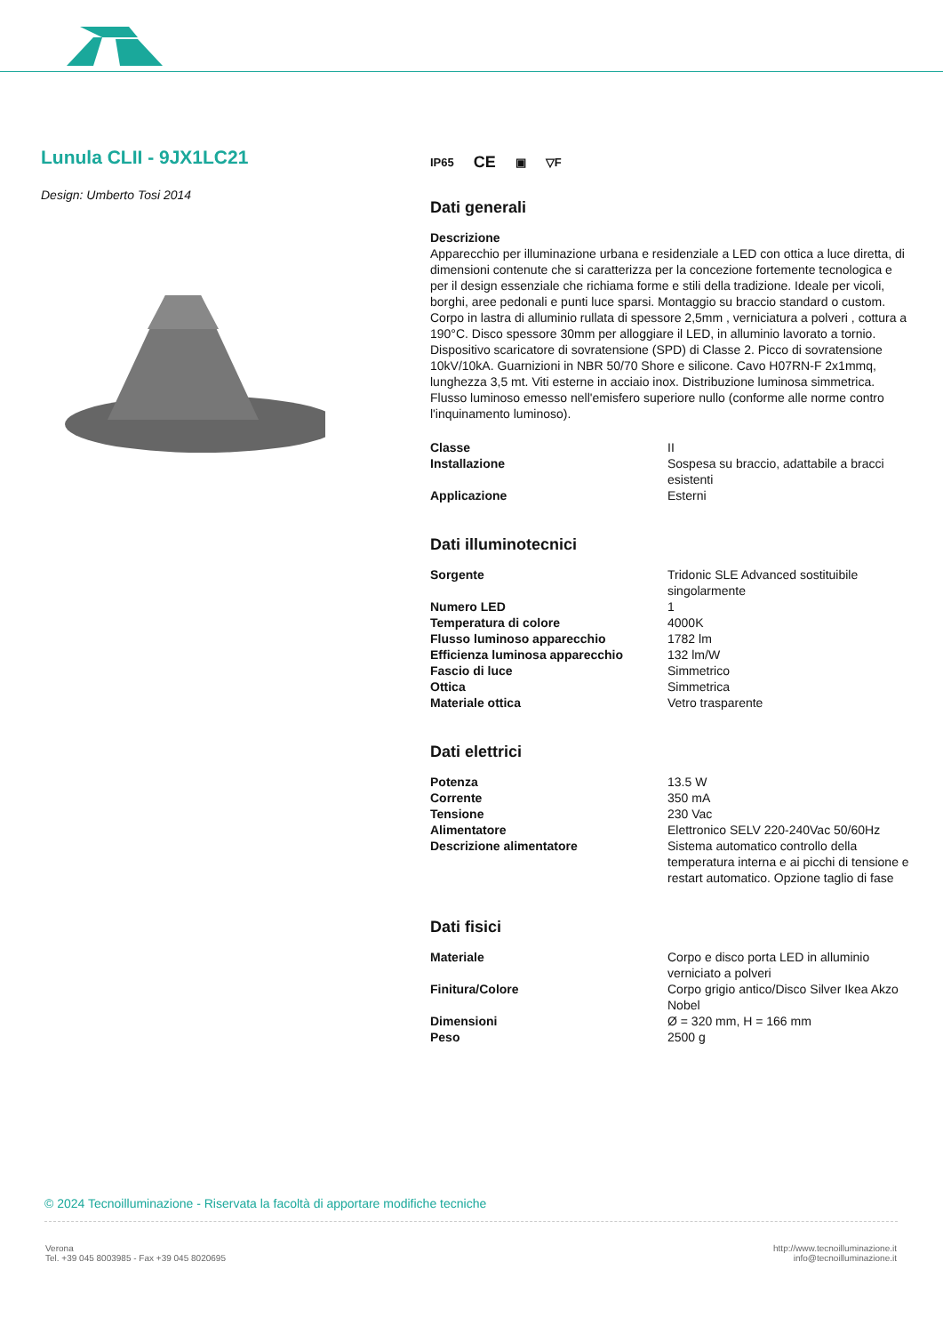Lunula CLII - 9JX1LC21
Design: Umberto Tosi 2014
IP65 CE ▣ ▽F
Dati generali
Descrizione
Apparecchio per illuminazione urbana e residenziale a LED con ottica a luce diretta, di dimensioni contenute che si caratterizza per la concezione fortemente tecnologica e per il design essenziale che richiama forme e stili della tradizione. Ideale per vicoli, borghi, aree pedonali e punti luce sparsi. Montaggio su braccio standard o custom. Corpo in lastra di alluminio rullata di spessore 2,5mm , verniciatura a polveri , cottura a 190°C. Disco spessore 30mm per alloggiare il LED, in alluminio lavorato a tornio. Dispositivo scaricatore di sovratensione (SPD) di Classe 2. Picco di sovratensione 10kV/10kA. Guarnizioni in NBR 50/70 Shore e silicone. Cavo H07RN-F 2x1mmq, lunghezza 3,5 mt. Viti esterne in acciaio inox. Distribuzione luminosa simmetrica. Flusso luminoso emesso nell'emisfero superiore nullo (conforme alle norme contro l'inquinamento luminoso).
| Classe | II |
| Installazione | Sospesa su braccio, adattabile a bracci esistenti |
| Applicazione | Esterni |
Dati illuminotecnici
| Sorgente | Tridonic SLE Advanced sostituibile singolarmente |
| Numero LED | 1 |
| Temperatura di colore | 4000K |
| Flusso luminoso apparecchio | 1782 lm |
| Efficienza luminosa apparecchio | 132 lm/W |
| Fascio di luce | Simmetrico |
| Ottica | Simmetrica |
| Materiale ottica | Vetro trasparente |
Dati elettrici
| Potenza | 13.5 W |
| Corrente | 350 mA |
| Tensione | 230 Vac |
| Alimentatore | Elettronico SELV 220-240Vac 50/60Hz |
| Descrizione alimentatore | Sistema automatico controllo della temperatura interna e ai picchi di tensione e restart automatico. Opzione taglio di fase |
Dati fisici
| Materiale | Corpo e disco porta LED in alluminio verniciato a polveri |
| Finitura/Colore | Corpo grigio antico/Disco Silver Ikea Akzo Nobel |
| Dimensioni | Ø = 320 mm, H = 166 mm |
| Peso | 2500 g |
© 2024 Tecnoilluminazione - Riservata la facoltà di apportare modifiche tecniche
Verona
Tel. +39 045 8003985 - Fax +39 045 8020695
http://www.tecnoilluminazione.it
info@tecnoilluminazione.it